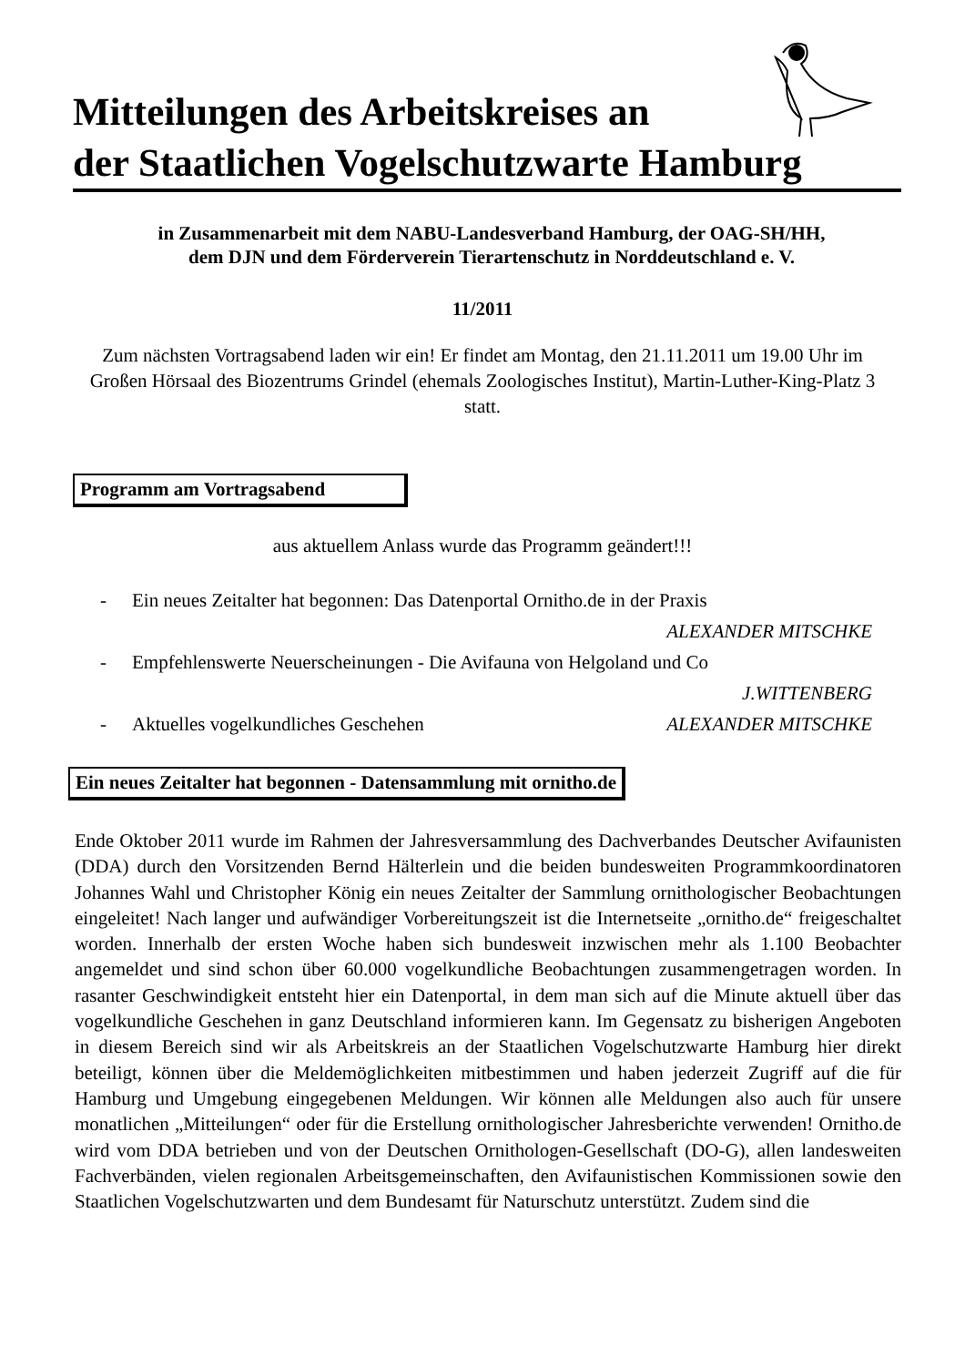Mitteilungen des Arbeitskreises an
der Staatlichen Vogelschutzwarte Hamburg
in Zusammenarbeit mit dem NABU-Landesverband Hamburg, der OAG-SH/HH,
dem DJN und dem Förderverein Tierartenschutz in Norddeutschland e. V.
11/2011
Zum nächsten Vortragsabend laden wir ein! Er findet am Montag, den 21.11.2011 um 19.00 Uhr im Großen Hörsaal des Biozentrums Grindel (ehemals Zoologisches Institut), Martin-Luther-King-Platz 3 statt.
Programm am Vortragsabend
aus aktuellem Anlass wurde das Programm geändert!!!
- Ein neues Zeitalter hat begonnen: Das Datenportal Ornitho.de in der Praxis
ALEXANDER MITSCHKE
- Empfehlenswerte Neuerscheinungen - Die Avifauna von Helgoland und Co
J.WITTENBERG
- Aktuelles vogelkundliches Geschehen ALEXANDER MITSCHKE
Ein neues Zeitalter hat begonnen - Datensammlung mit ornitho.de
Ende Oktober 2011 wurde im Rahmen der Jahresversammlung des Dachverbandes Deutscher Avifaunisten (DDA) durch den Vorsitzenden Bernd Hälterlein und die beiden bundesweiten Programmkoordinatoren Johannes Wahl und Christopher König ein neues Zeitalter der Sammlung ornithologischer Beobachtungen eingeleitet! Nach langer und aufwändiger Vorbereitungszeit ist die Internetseite „ornitho.de“ freigeschaltet worden. Innerhalb der ersten Woche haben sich bundesweit inzwischen mehr als 1.100 Beobachter angemeldet und sind schon über 60.000 vogelkundliche Beobachtungen zusammengetragen worden. In rasanter Geschwindigkeit entsteht hier ein Datenportal, in dem man sich auf die Minute aktuell über das vogelkundliche Geschehen in ganz Deutschland informieren kann. Im Gegensatz zu bisherigen Angeboten in diesem Bereich sind wir als Arbeitskreis an der Staatlichen Vogelschutzwarte Hamburg hier direkt beteiligt, können über die Meldemöglichkeiten mitbestimmen und haben jederzeit Zugriff auf die für Hamburg und Umgebung eingegebenen Meldungen. Wir können alle Meldungen also auch für unsere monatlichen „Mitteilungen“ oder für die Erstellung ornithologischer Jahresberichte verwenden! Ornitho.de wird vom DDA betrieben und von der Deutschen Ornithologen-Gesellschaft (DO-G), allen landesweiten Fachverbänden, vielen regionalen Arbeitsgemeinschaften, den Avifaunistischen Kommissionen sowie den Staatlichen Vogelschutzwarten und dem Bundesamt für Naturschutz unterstützt. Zudem sind die